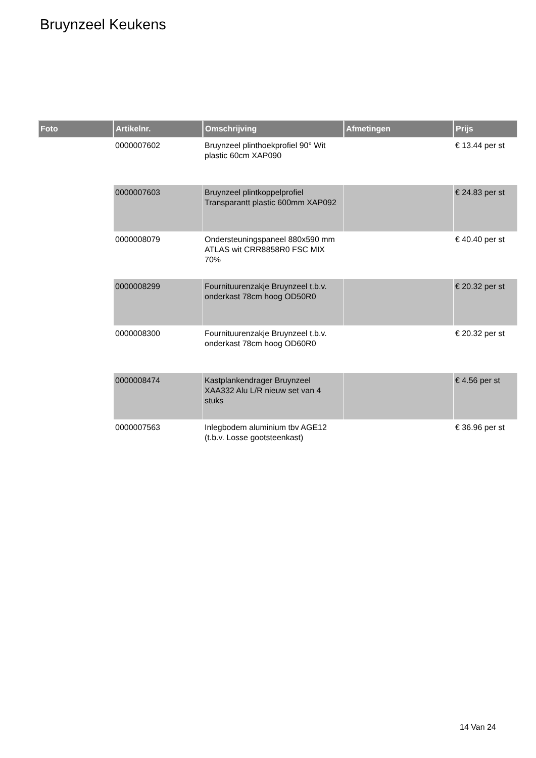Bruynzeel Keukens
| Foto | Artikelnr. | Omschrijving | Afmetingen | Prijs |
| --- | --- | --- | --- | --- |
| | 0000007602 | Bruynzeel plinthoekprofiel 90° Wit plastic 60cm XAP090 | | € 13.44 per st |
| | 0000007603 | Bruynzeel plintkoppelprofiel Transparantt plastic 600mm XAP092 | | € 24.83 per st |
| | 0000008079 | Ondersteuningspaneel 880x590 mm ATLAS wit CRR8858R0 FSC MIX 70% | | € 40.40 per st |
| | 0000008299 | Fournituurenzakje Bruynzeel t.b.v. onderkast 78cm hoog OD50R0 | | € 20.32 per st |
| | 0000008300 | Fournituurenzakje Bruynzeel t.b.v. onderkast 78cm hoog OD60R0 | | € 20.32 per st |
| | 0000008474 | Kastplankendrager Bruynzeel XAA332 Alu L/R nieuw set van 4 stuks | | € 4.56 per st |
| | 0000007563 | Inlegbodem aluminium tbv AGE12 (t.b.v. Losse gootsteenkast) | | € 36.96 per st |
14 Van 24